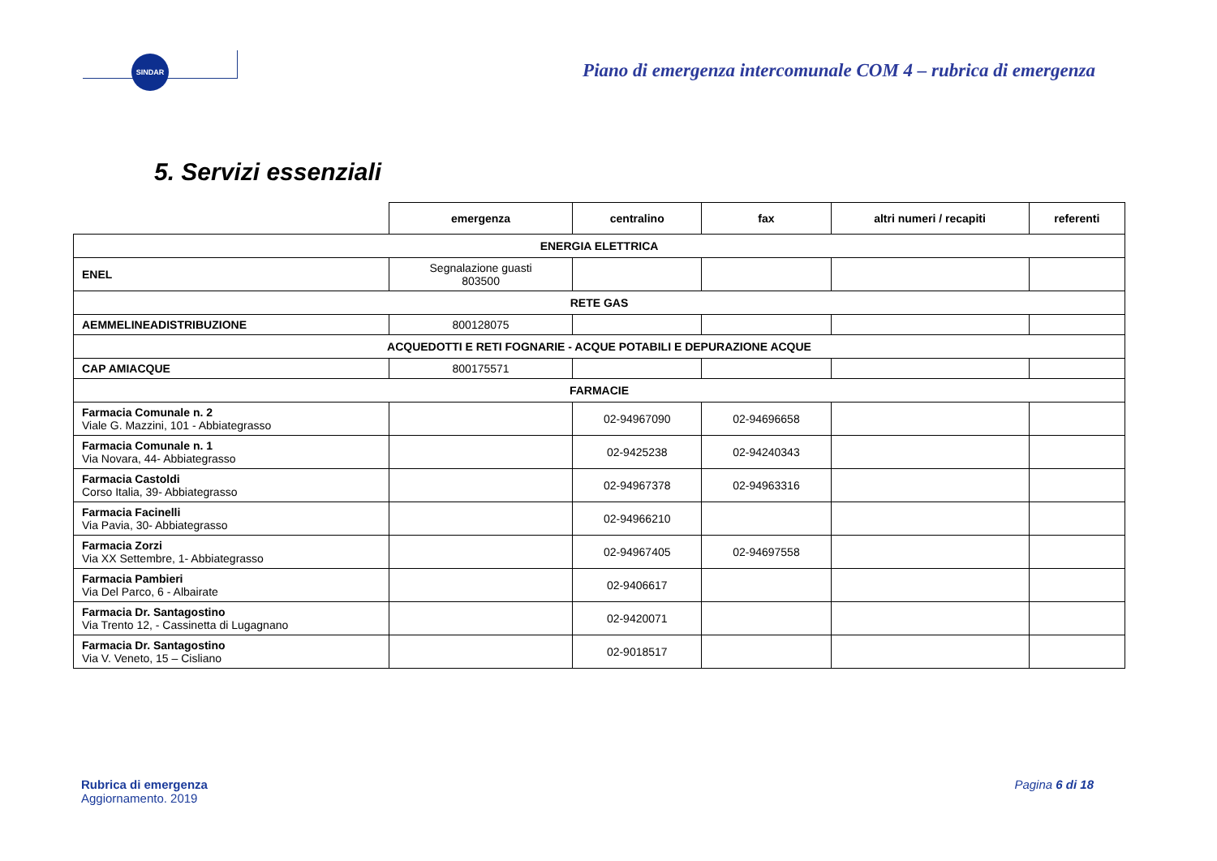SINDAR
Piano di emergenza intercomunale COM 4 – rubrica di emergenza
5. Servizi essenziali
| | emergenza | centralino | fax | altri numeri / recapiti | referenti |
| --- | --- | --- | --- | --- | --- |
| ENERGIA ELETTRICA | | | | | |
| ENEL | Segnalazione guasti 803500 | | | | |
| RETE GAS | | | | | |
| AEMMELINEADISTRIBUZIONE | 800128075 | | | | |
| ACQUEDOTTI E RETI FOGNARIE - ACQUE POTABILI E DEPURAZIONE ACQUE | | | | | |
| CAP AMIACQUE | 800175571 | | | | |
| FARMACIE | | | | | |
| Farmacia Comunale n. 2 Viale G. Mazzini, 101 - Abbiategrasso | | 02-94967090 | 02-94696658 | | |
| Farmacia Comunale n. 1 Via Novara, 44- Abbiategrasso | | 02-9425238 | 02-94240343 | | |
| Farmacia Castoldi Corso Italia, 39- Abbiategrasso | | 02-94967378 | 02-94963316 | | |
| Farmacia Facinelli Via Pavia, 30- Abbiategrasso | | 02-94966210 | | | |
| Farmacia Zorzi Via XX Settembre, 1- Abbiategrasso | | 02-94967405 | 02-94697558 | | |
| Farmacia Pambieri Via Del Parco, 6 - Albairate | | 02-9406617 | | | |
| Farmacia Dr. Santagostino Via Trento 12, - Cassinetta di Lugagnano | | 02-9420071 | | | |
| Farmacia Dr. Santagostino Via V. Veneto, 15 – Cisliano | | 02-9018517 | | | |
Rubrica di emergenza
Aggiornamento. 2019
Pagina 6 di 18